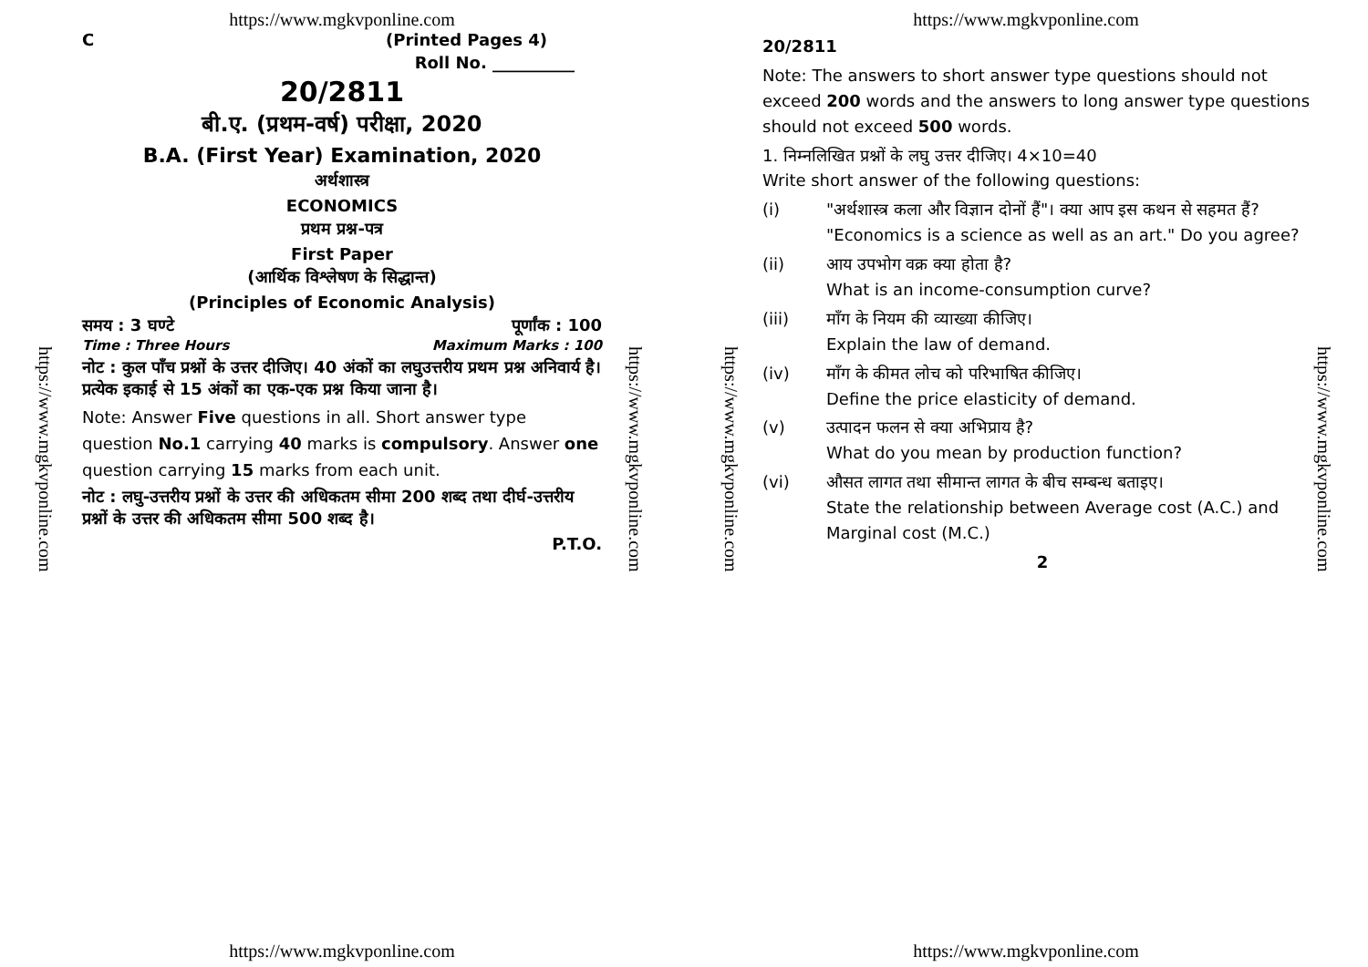https://www.mgkvponline.com
https://www.mgkvponline.com
https://www.mgkvponline.com
C (Printed Pages 4)
Roll No. __________
20/2811
बी.ए. (प्रथम-वर्ष) परीक्षा, 2020
B.A. (First Year) Examination, 2020
अर्थशास्त्र
ECONOMICS
प्रथम प्रश्न-पत्र
First Paper
(आर्थिक विश्लेषण के सिद्धान्त)
(Principles of Economic Analysis)
समय : 3 घण्टे पूर्णांक : 100
Time : Three Hours Maximum Marks : 100
नोट : कुल पाँच प्रश्नों के उत्तर दीजिए। 40 अंकों का लघुउत्तरीय प्रथम प्रश्न अनिवार्य है। प्रत्येक इकाई से 15 अंकों का एक-एक प्रश्न किया जाना है।
Note: Answer Five questions in all. Short answer type question No.1 carrying 40 marks is compulsory. Answer one question carrying 15 marks from each unit.
नोट : लघु-उत्तरीय प्रश्नों के उत्तर की अधिकतम सीमा 200 शब्द तथा दीर्घ-उत्तरीय प्रश्नों के उत्तर की अधिकतम सीमा 500 शब्द है।
P.T.O.
https://www.mgkvponline.com
https://www.mgkvponline.com
https://www.mgkvponline.com
https://www.mgkvponline.com
20/2811
Note: The answers to short answer type questions should not exceed 200 words and the answers to long answer type questions should not exceed 500 words.
1. निम्नलिखित प्रश्नों के लघु उत्तर दीजिए। 4×10=40
Write short answer of the following questions:
(i) "अर्थशास्त्र कला और विज्ञान दोनों हैं"। क्या आप इस कथन से सहमत हैं?
"Economics is a science as well as an art." Do you agree?
(ii) आय उपभोग वक्र क्या होता है?
What is an income-consumption curve?
(iii) माँग के नियम की व्याख्या कीजिए।
Explain the law of demand.
(iv) माँग के कीमत लोच को परिभाषित कीजिए।
Define the price elasticity of demand.
(v) उत्पादन फलन से क्या अभिप्राय है?
What do you mean by production function?
(vi) औसत लागत तथा सीमान्त लागत के बीच सम्बन्ध बताइए।
State the relationship between Average cost (A.C.) and Marginal cost (M.C.)
2
https://www.mgkvponline.com